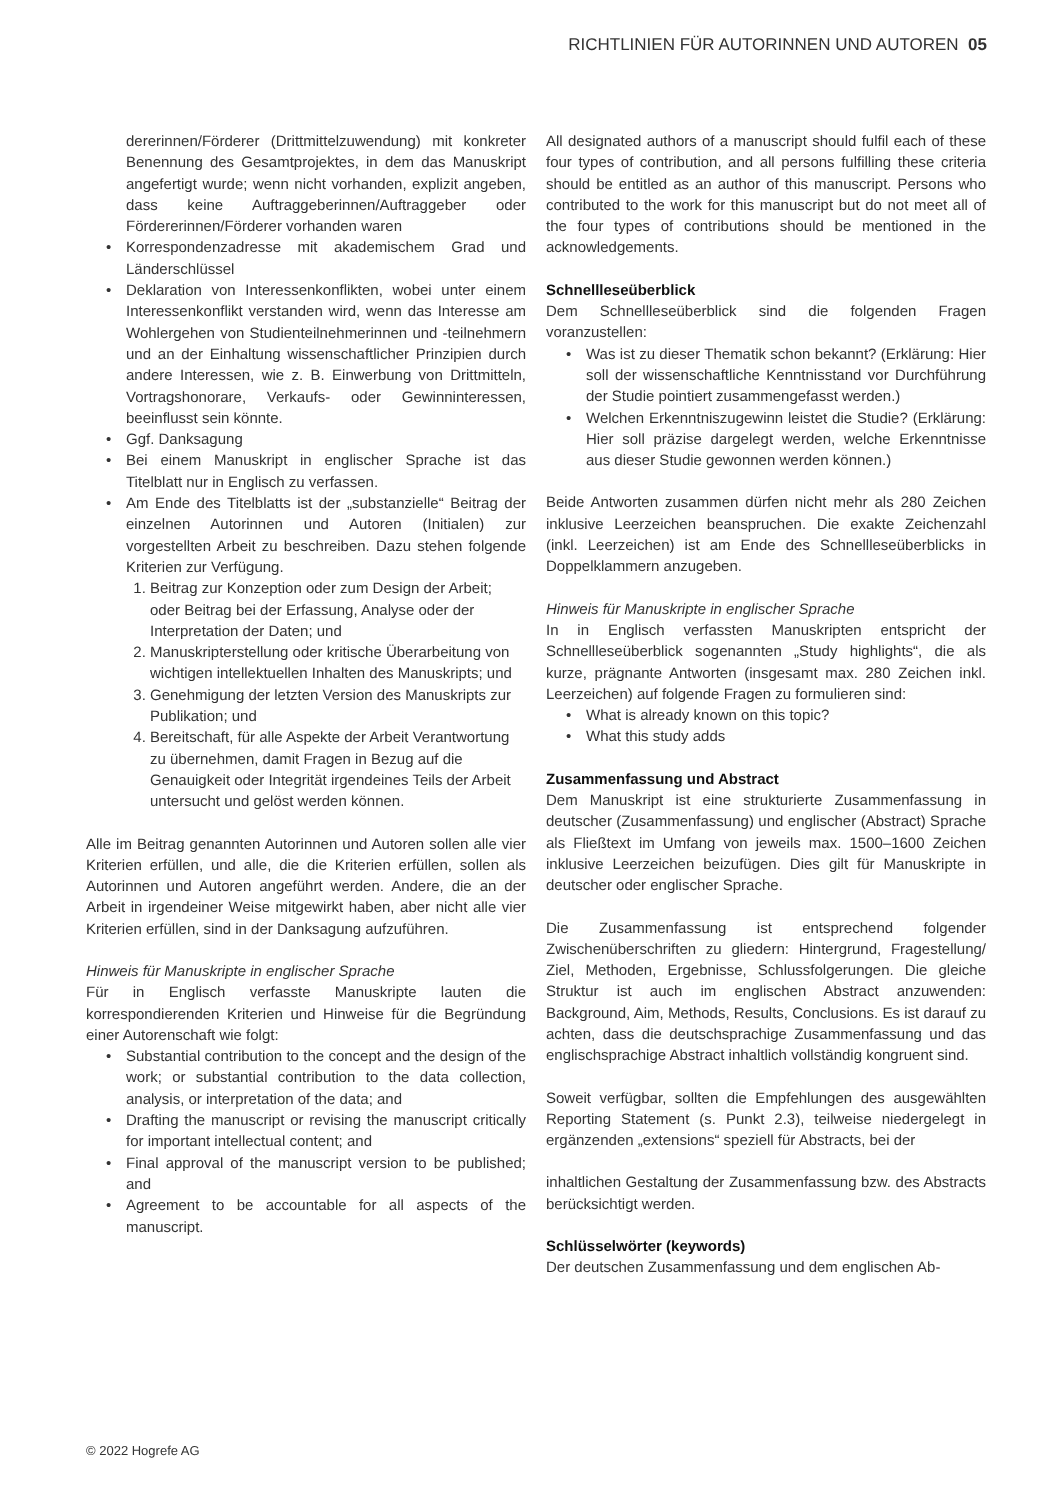RICHTLINIEN FÜR AUTORINNEN UND AUTOREN 05
dererinnen/Förderer (Drittmittelzuwendung) mit konkreter Benennung des Gesamtprojektes, in dem das Manuskript angefertigt wurde; wenn nicht vorhanden, explizit angeben, dass keine Auftraggeberinnen/Auftraggeber oder Fördererinnen/Förderer vorhanden waren
• Korrespondenzadresse mit akademischem Grad und Länderschlüssel
• Deklaration von Interessenkonflikten, wobei unter einem Interessenkonflikt verstanden wird, wenn das Interesse am Wohlergehen von Studienteilnehmerinnen und -teilnehmern und an der Einhaltung wissenschaftlicher Prinzipien durch andere Interessen, wie z. B. Einwerbung von Drittmitteln, Vortragshonorare, Verkaufs- oder Gewinninteressen, beeinflusst sein könnte.
• Ggf. Danksagung
• Bei einem Manuskript in englischer Sprache ist das Titelblatt nur in Englisch zu verfassen.
• Am Ende des Titelblatts ist der „substanzielle“ Beitrag der einzelnen Autorinnen und Autoren (Initialen) zur vorgestellten Arbeit zu beschreiben. Dazu stehen folgende Kriterien zur Verfügung.
1. Beitrag zur Konzeption oder zum Design der Arbeit; oder Beitrag bei der Erfassung, Analyse oder der Interpretation der Daten; und
2. Manuskripterstellung oder kritische Überarbeitung von wichtigen intellektuellen Inhalten des Manuskripts; und
3. Genehmigung der letzten Version des Manuskripts zur Publikation; und
4. Bereitschaft, für alle Aspekte der Arbeit Verantwortung zu übernehmen, damit Fragen in Bezug auf die Genauigkeit oder Integrität irgendeines Teils der Arbeit untersucht und gelöst werden können.
Alle im Beitrag genannten Autorinnen und Autoren sollen alle vier Kriterien erfüllen, und alle, die die Kriterien erfüllen, sollen als Autorinnen und Autoren angeführt werden. Andere, die an der Arbeit in irgendeiner Weise mitgewirkt haben, aber nicht alle vier Kriterien erfüllen, sind in der Danksagung aufzuführen.
Hinweis für Manuskripte in englischer Sprache
Für in Englisch verfasste Manuskripte lauten die korrespondierenden Kriterien und Hinweise für die Begründung einer Autorenschaft wie folgt:
• Substantial contribution to the concept and the design of the work; or substantial contribution to the data collection, analysis, or interpretation of the data; and
• Drafting the manuscript or revising the manuscript critically for important intellectual content; and
• Final approval of the manuscript version to be published; and
• Agreement to be accountable for all aspects of the manuscript.
All designated authors of a manuscript should fulfil each of these four types of contribution, and all persons fulfilling these criteria should be entitled as an author of this manuscript. Persons who contributed to the work for this manuscript but do not meet all of the four types of contributions should be mentioned in the acknowledgements.
Schnellleseüberblick
Dem Schnellleseüberblick sind die folgenden Fragen voranzustellen:
• Was ist zu dieser Thematik schon bekannt? (Erklärung: Hier soll der wissenschaftliche Kenntnisstand vor Durchführung der Studie pointiert zusammengefasst werden.)
• Welchen Erkenntniszugewinn leistet die Studie? (Erklärung: Hier soll präzise dargelegt werden, welche Erkenntnisse aus dieser Studie gewonnen werden können.)
Beide Antworten zusammen dürfen nicht mehr als 280 Zeichen inklusive Leerzeichen beanspruchen. Die exakte Zeichenzahl (inkl. Leerzeichen) ist am Ende des Schnellleseüberblicks in Doppelklammern anzugeben.
Hinweis für Manuskripte in englischer Sprache
In in Englisch verfassten Manuskripten entspricht der Schnellleseüberblick sogenannten „Study highlights“, die als kurze, prägnante Antworten (insgesamt max. 280 Zeichen inkl. Leerzeichen) auf folgende Fragen zu formulieren sind:
• What is already known on this topic?
• What this study adds
Zusammenfassung und Abstract
Dem Manuskript ist eine strukturierte Zusammenfassung in deutscher (Zusammenfassung) und englischer (Abstract) Sprache als Fließtext im Umfang von jeweils max. 1500–1600 Zeichen inklusive Leerzeichen beizufügen. Dies gilt für Manuskripte in deutscher oder englischer Sprache.
Die Zusammenfassung ist entsprechend folgender Zwischenüberschriften zu gliedern: Hintergrund, Fragestellung/ Ziel, Methoden, Ergebnisse, Schlussfolgerungen. Die gleiche Struktur ist auch im englischen Abstract anzuwenden: Background, Aim, Methods, Results, Conclusions. Es ist darauf zu achten, dass die deutschsprachige Zusammenfassung und das englischsprachige Abstract inhaltlich vollständig kongruent sind.
Soweit verfügbar, sollten die Empfehlungen des ausgewählten Reporting Statement (s. Punkt 2.3), teilweise niedergelegt in ergänzenden „extensions“ speziell für Abstracts, bei der
inhaltlichen Gestaltung der Zusammenfassung bzw. des Abstracts berücksichtigt werden.
Schlüsselwörter (keywords)
Der deutschen Zusammenfassung und dem englischen Ab-
© 2022 Hogrefe AG